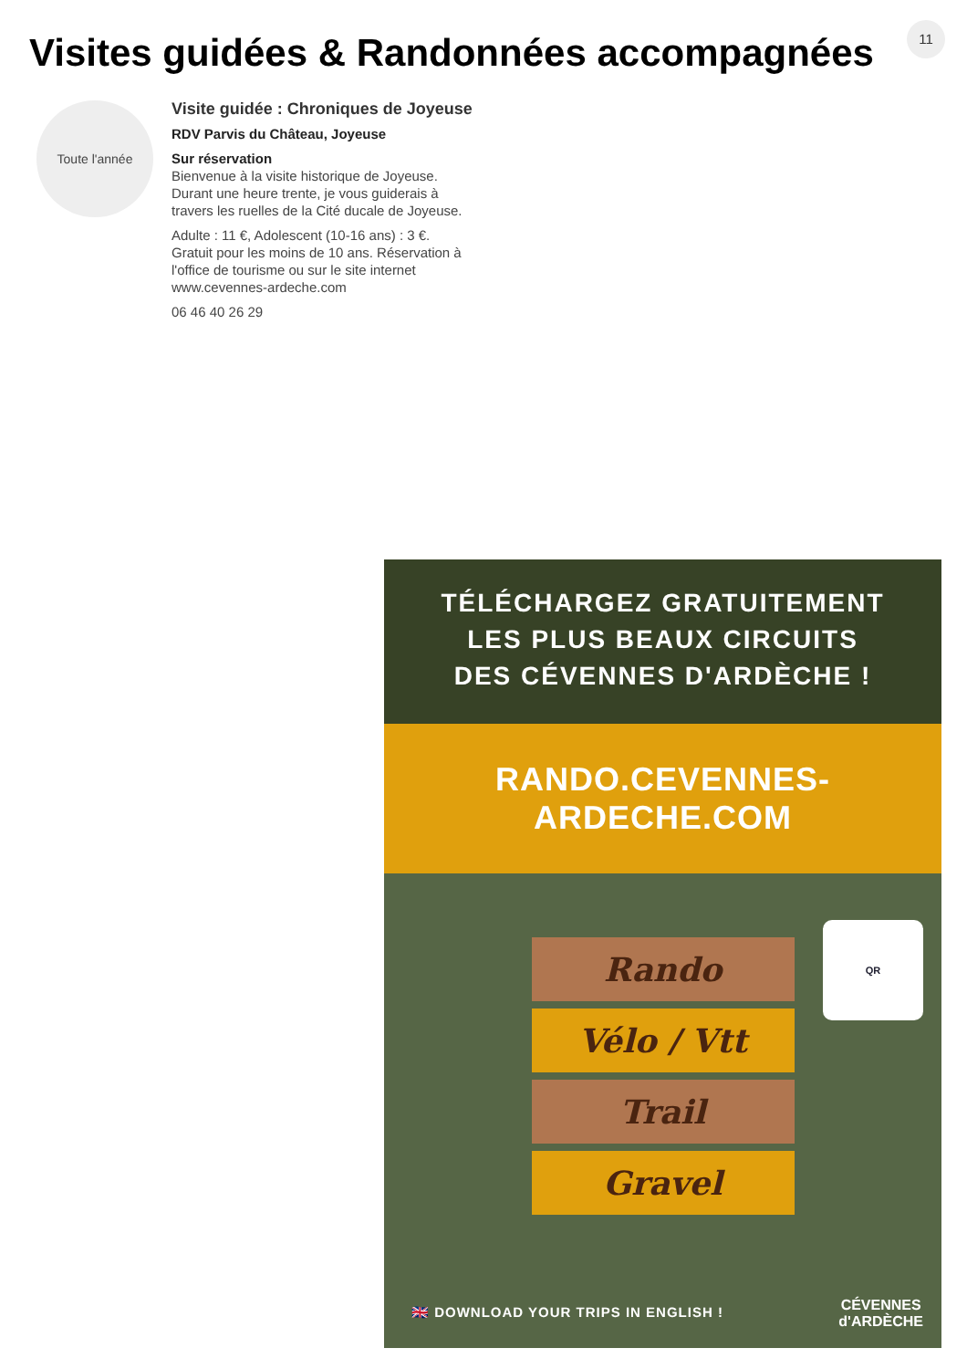11
Visites guidées & Randonnées accompagnées
Toute l'année
Visite guidée : Chroniques de Joyeuse
RDV Parvis du Château, Joyeuse
Sur réservation
Bienvenue à la visite historique de Joyeuse. Durant une heure trente, je vous guiderais à travers les ruelles de la Cité ducale de Joyeuse.
Adulte : 11 €, Adolescent (10-16 ans) : 3 €. Gratuit pour les moins de 10 ans. Réservation à l'office de tourisme ou sur le site internet www.cevennes-ardeche.com
06 46 40 26 29
TÉLÉCHARGEZ GRATUITEMENT
LES PLUS BEAUX CIRCUITS
DES CÉVENNES D'ARDÈCHE !
RANDO.CEVENNES-ARDECHE.COM
Rando
Vélo / Vtt
Trail
Gravel
QR
🇬🇧 DOWNLOAD YOUR TRIPS IN ENGLISH !
CÉVENNES
d'ARDÈCHE